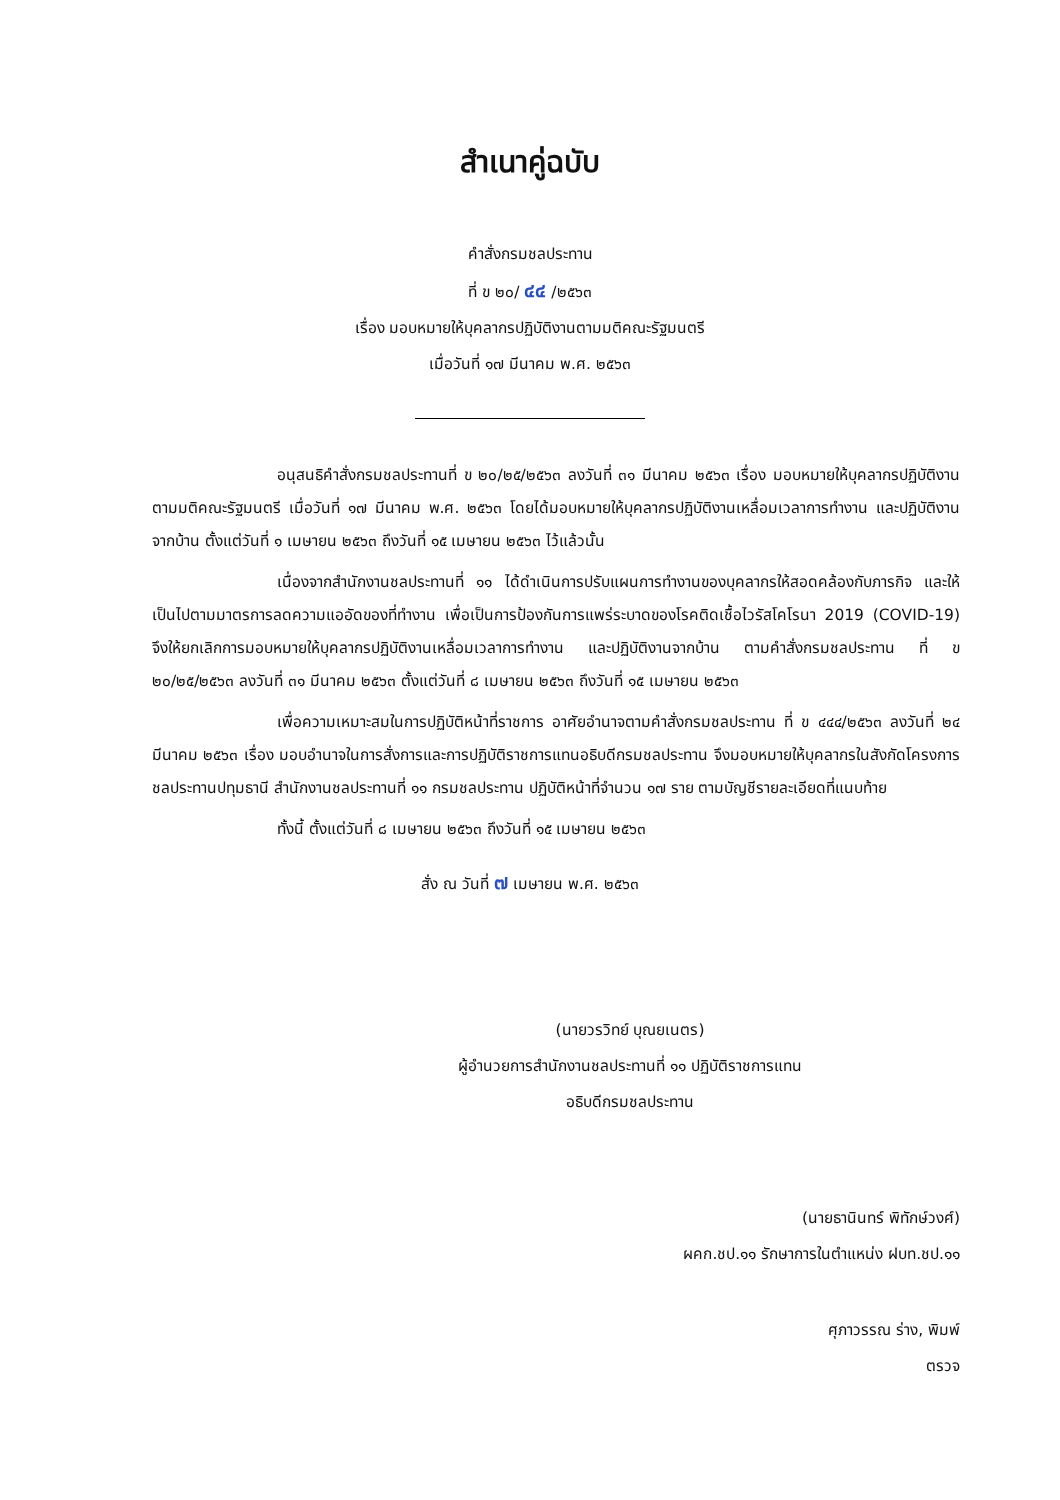สำเนาคู่ฉบับ
คำสั่งกรมชลประทาน
ที่ ข ๒๐/ ๔๔ /๒๕๖๓
เรื่อง มอบหมายให้บุคลากรปฏิบัติงานตามมติคณะรัฐมนตรี
เมื่อวันที่ ๑๗ มีนาคม พ.ศ. ๒๕๖๓
อนุสนธิคำสั่งกรมชลประทานที่ ข ๒๐/๒๕/๒๕๖๓ ลงวันที่ ๓๑ มีนาคม ๒๕๖๓ เรื่อง มอบหมายให้บุคลากรปฏิบัติงานตามมติคณะรัฐมนตรี เมื่อวันที่ ๑๗ มีนาคม พ.ศ. ๒๕๖๓ โดยได้มอบหมายให้บุคลากรปฏิบัติงานเหลื่อมเวลาการทำงาน และปฏิบัติงานจากบ้าน ตั้งแต่วันที่ ๑ เมษายน ๒๕๖๓ ถึงวันที่ ๑๕ เมษายน ๒๕๖๓ ไว้แล้วนั้น
เนื่องจากสำนักงานชลประทานที่ ๑๑ ได้ดำเนินการปรับแผนการทำงานของบุคลากรให้สอดคล้องกับภารกิจ และให้เป็นไปตามมาตรการลดความแออัดของที่ทำงาน เพื่อเป็นการป้องกันการแพร่ระบาดของโรคติดเชื้อไวรัสโคโรนา 2019 (COVID-19) จึงให้ยกเลิกการมอบหมายให้บุคลากรปฏิบัติงานเหลื่อมเวลาการทำงาน และปฏิบัติงานจากบ้าน ตามคำสั่งกรมชลประทาน ที่ ข ๒๐/๒๕/๒๕๖๓ ลงวันที่ ๓๑ มีนาคม ๒๕๖๓ ตั้งแต่วันที่ ๘ เมษายน ๒๕๖๓ ถึงวันที่ ๑๕ เมษายน ๒๕๖๓
เพื่อความเหมาะสมในการปฏิบัติหน้าที่ราชการ อาศัยอำนาจตามคำสั่งกรมชลประทาน ที่ ข ๔๔๔/๒๕๖๓ ลงวันที่ ๒๔ มีนาคม ๒๕๖๓ เรื่อง มอบอำนาจในการสั่งการและการปฏิบัติราชการแทนอธิบดีกรมชลประทาน จึงมอบหมายให้บุคลากรในสังกัดโครงการชลประทานปทุมธานี สำนักงานชลประทานที่ ๑๑ กรมชลประทาน ปฏิบัติหน้าที่จำนวน ๑๗ ราย ตามบัญชีรายละเอียดที่แนบท้าย
ทั้งนี้ ตั้งแต่วันที่ ๘ เมษายน ๒๕๖๓ ถึงวันที่ ๑๕ เมษายน ๒๕๖๓
สั่ง ณ วันที่ ๗ เมษายน พ.ศ. ๒๕๖๓
(นายวรวิทย์ บุณยเนตร)
ผู้อำนวยการสำนักงานชลประทานที่ ๑๑ ปฏิบัติราชการแทน
อธิบดีกรมชลประทาน
(นายธานินทร์ พิทักษ์วงศ์)
ผคก.ชป.๑๑ รักษาการในตำแหน่ง ฝบท.ชป.๑๑
ศุภาวรรณ ร่าง, พิมพ์
ตรวจ